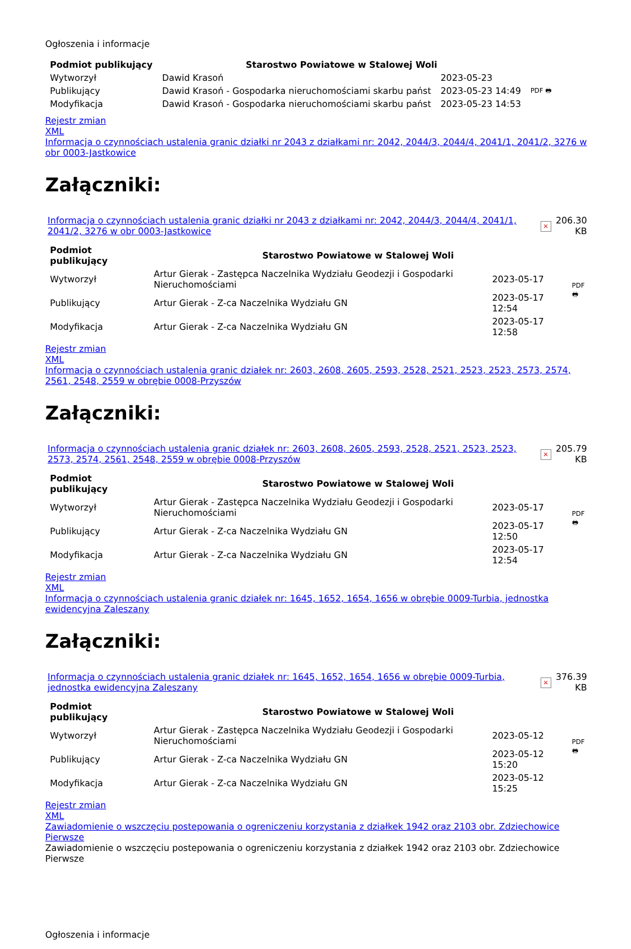Ogłoszenia i informacje
| Podmiot publikujący | Starostwo Powiatowe w Stalowej Woli | | |
| Wytworzył | Dawid Krasoń | 2023-05-23 | PDF 🖶 |
| Publikujący | Dawid Krasoń - Gospodarka nieruchomościami skarbu państ | 2023-05-23 14:49 | |
| Modyfikacja | Dawid Krasoń - Gospodarka nieruchomościami skarbu państ | 2023-05-23 14:53 | |
Rejestr zmian
XML
Informacja o czynnościach ustalenia granic działki nr 2043 z działkami nr: 2042, 2044/3, 2044/4, 2041/1, 2041/2, 3276 w obr 0003-Jastkowice
Załączniki:
| Informacja o czynnościach ustalenia granic działki nr 2043 z działkami nr: 2042, 2044/3, 2044/4, 2041/1, 2041/2, 3276 w obr 0003-Jastkowice | × | 206.30 KB |
| Podmiot publikujący | Starostwo Powiatowe w Stalowej Woli | | |
| Wytworzył | Artur Gierak - Zastępca Naczelnika Wydziału Geodezji i Gospodarki Nieruchomościami | 2023-05-17 | PDF 🖶 |
| Publikujący | Artur Gierak - Z-ca Naczelnika Wydziału GN | 2023-05-17 12:54 | |
| Modyfikacja | Artur Gierak - Z-ca Naczelnika Wydziału GN | 2023-05-17 12:58 | |
Rejestr zmian
XML
Informacja o czynnościach ustalenia granic działek nr: 2603, 2608, 2605, 2593, 2528, 2521, 2523, 2523, 2573, 2574, 2561, 2548, 2559 w obrębie 0008-Przyszów
Załączniki:
| Informacja o czynnościach ustalenia granic działek nr: 2603, 2608, 2605, 2593, 2528, 2521, 2523, 2523, 2573, 2574, 2561, 2548, 2559 w obrębie 0008-Przyszów | × | 205.79 KB |
| Podmiot publikujący | Starostwo Powiatowe w Stalowej Woli | | |
| Wytworzył | Artur Gierak - Zastępca Naczelnika Wydziału Geodezji i Gospodarki Nieruchomościami | 2023-05-17 | PDF 🖶 |
| Publikujący | Artur Gierak - Z-ca Naczelnika Wydziału GN | 2023-05-17 12:50 | |
| Modyfikacja | Artur Gierak - Z-ca Naczelnika Wydziału GN | 2023-05-17 12:54 | |
Rejestr zmian
XML
Informacja o czynnościach ustalenia granic działek nr: 1645, 1652, 1654, 1656 w obrębie 0009-Turbia, jednostka ewidencyjna Zaleszany
Załączniki:
| Informacja o czynnościach ustalenia granic działek nr: 1645, 1652, 1654, 1656 w obrębie 0009-Turbia, jednostka ewidencyjna Zaleszany | × | 376.39 KB |
| Podmiot publikujący | Starostwo Powiatowe w Stalowej Woli | | |
| Wytworzył | Artur Gierak - Zastępca Naczelnika Wydziału Geodezji i Gospodarki Nieruchomościami | 2023-05-12 | PDF 🖶 |
| Publikujący | Artur Gierak - Z-ca Naczelnika Wydziału GN | 2023-05-12 15:20 | |
| Modyfikacja | Artur Gierak - Z-ca Naczelnika Wydziału GN | 2023-05-12 15:25 | |
Rejestr zmian
XML
Zawiadomienie o wszczęciu postepowania o ogreniczeniu korzystania z działkek 1942 oraz 2103 obr. Zdziechowice Pierwsze
Zawiadomienie o wszczęciu postepowania o ogreniczeniu korzystania z działkek 1942 oraz 2103 obr. Zdziechowice Pierwsze
Ogłoszenia i informacje